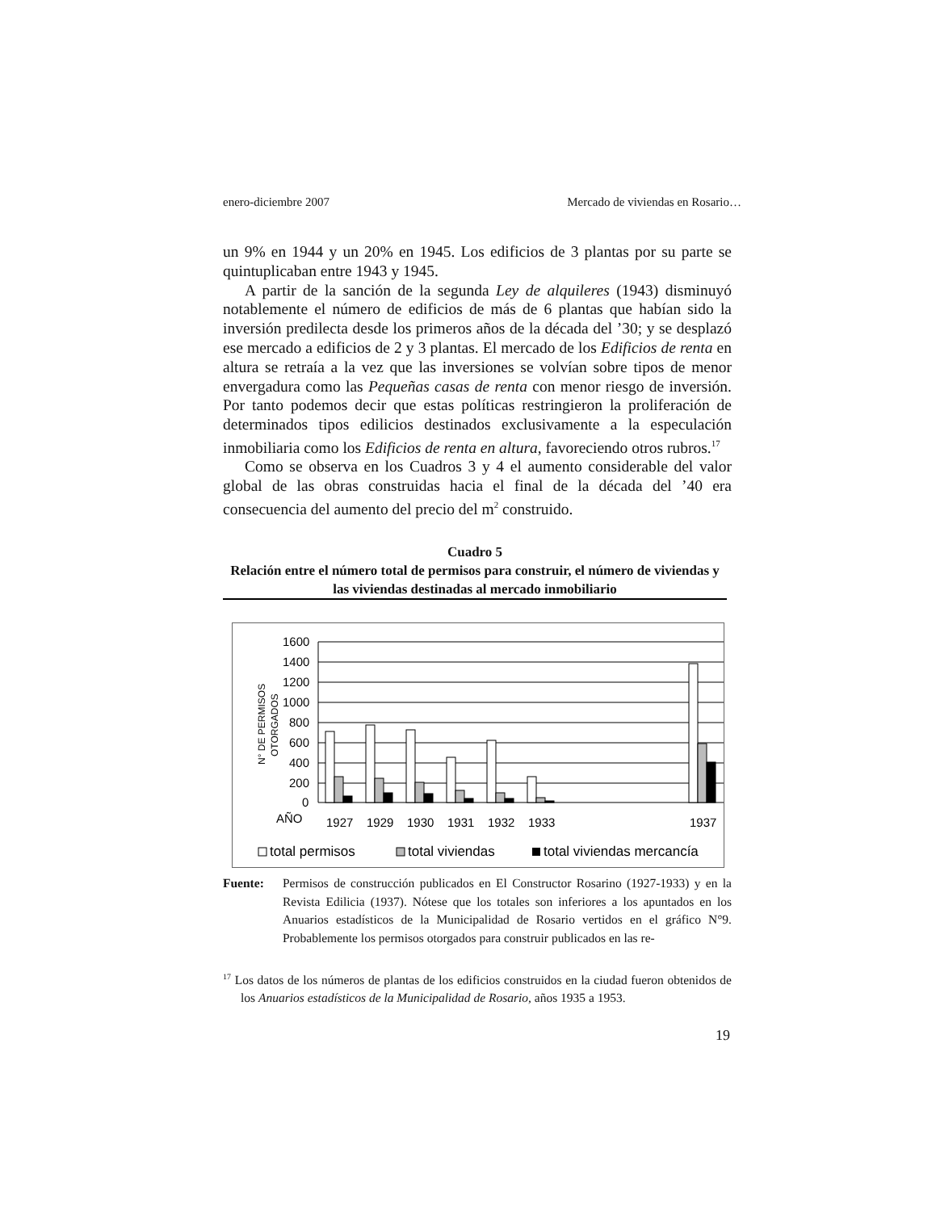enero-diciembre 2007 Mercado de viviendas en Rosario…
un 9% en 1944 y un 20% en 1945. Los edificios de 3 plantas por su parte se quintuplicaban entre 1943 y 1945.
A partir de la sanción de la segunda Ley de alquileres (1943) disminuyó notablemente el número de edificios de más de 6 plantas que habían sido la inversión predilecta desde los primeros años de la década del ’30; y se desplazó ese mercado a edificios de 2 y 3 plantas. El mercado de los Edificios de renta en altura se retraía a la vez que las inversiones se volvían sobre tipos de menor envergadura como las Pequeñas casas de renta con menor riesgo de inversión. Por tanto podemos decir que estas políticas restringieron la proliferación de determinados tipos edilicios destinados exclusivamente a la especulación inmobiliaria como los Edificios de renta en altura, favoreciendo otros rubros.<sup>17</sup>
Como se observa en los Cuadros 3 y 4 el aumento considerable del valor global de las obras construidas hacia el final de la década del ’40 era consecuencia del aumento del precio del m<sup>2</sup> construido.
Cuadro 5
Relación entre el número total de permisos para construir, el número de viviendas y las viviendas destinadas al mercado inmobiliario
1600
1400
1200
1000
800
600
400
200
0
N° DE PERMISOS
OTORGADOS
AÑO
1927
1929
1930
1931
1932
1933
1937
total permisos
total viviendas
total viviendas mercancía
Fuente: Permisos de construcción publicados en El Constructor Rosarino (1927-1933) y en la Revista Edilicia (1937). Nótese que los totales son inferiores a los apuntados en los Anuarios estadísticos de la Municipalidad de Rosario vertidos en el gráfico N°9. Probablemente los permisos otorgados para construir publicados en las re-
<sup>17</sup> Los datos de los números de plantas de los edificios construidos en la ciudad fueron obtenidos de los Anuarios estadísticos de la Municipalidad de Rosario, años 1935 a 1953.
19